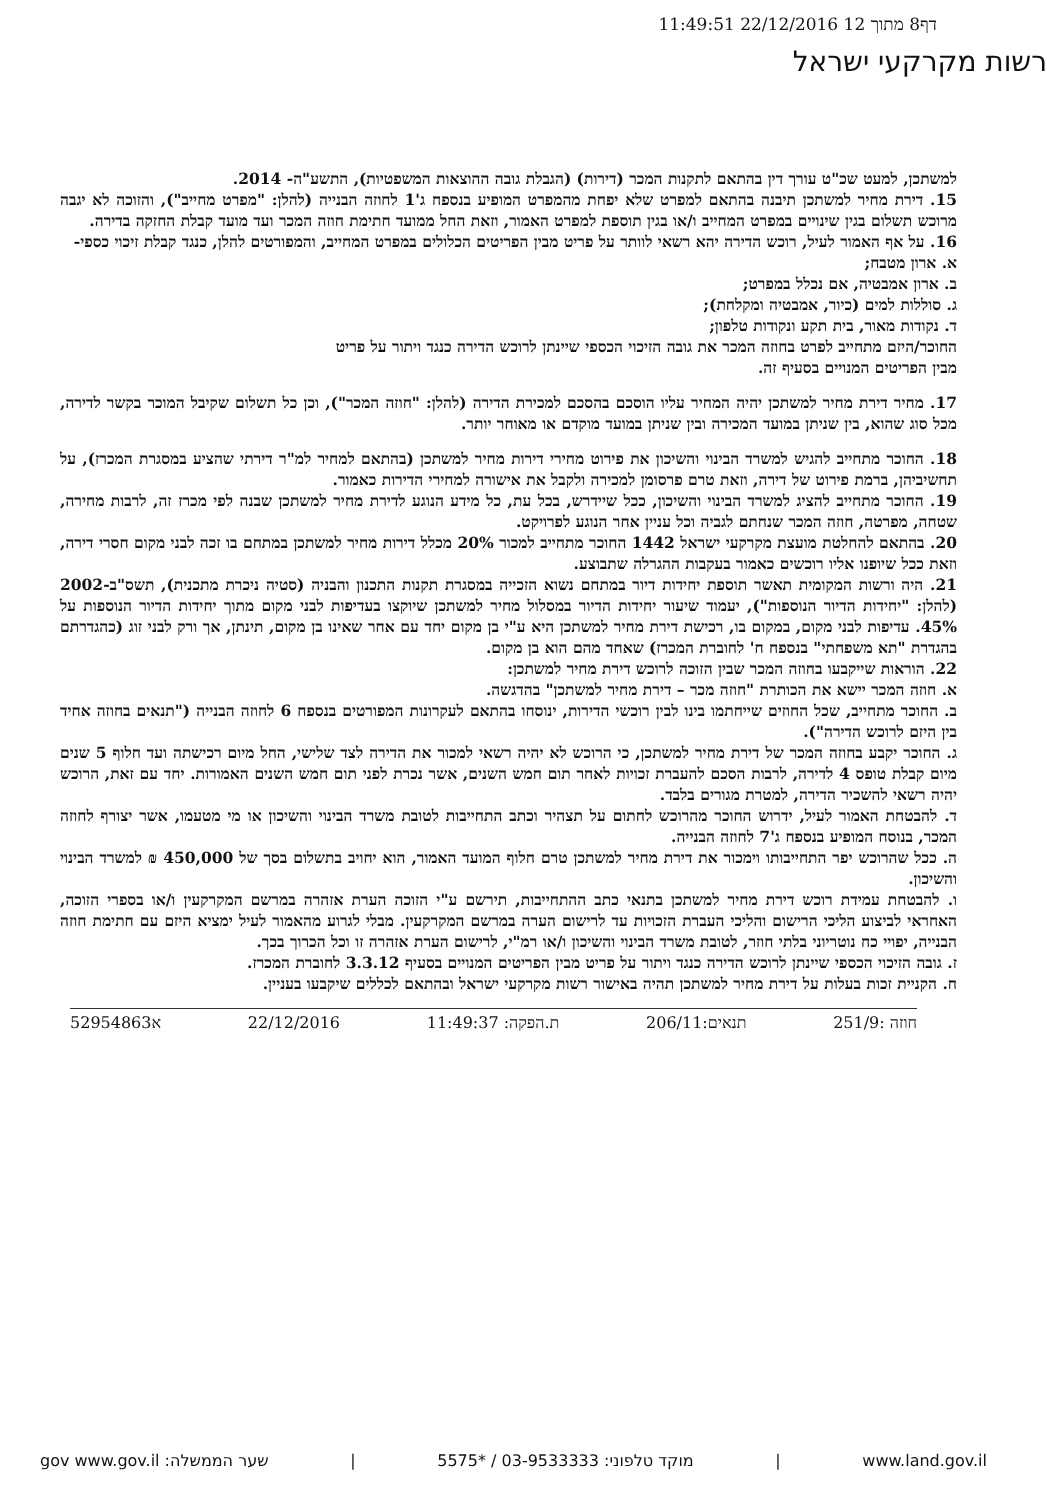דף8 מתוך 12 22/12/2016 11:49:51
רשות מקרקעי ישראל
למשתכן, למעט שכ"ט עורך דין בהתאם לתקנות המכר (דירות) (הגבלת גובה ההוצאות המשפטיות), התשע"ה- 2014.
15. דירת מחיר למשתכן תיבנה בהתאם למפרט שלא יפחת מהמפרט המופיע בנספח ג'1 לחוזה הבנייה (להלן: "מפרט מחייב"), והזוכה לא יגבה מרוכש תשלום בגין שינויים במפרט המחייב ו/או בגין תוספת למפרט האמור, וזאת החל ממועד חתימת חוזה המכר ועד מועד קבלת החזקה בדירה.
16. על אף האמור לעיל, רוכש הדירה יהא רשאי לוותר על פריט מבין הפריטים הכלולים במפרט המחייב, והמפורטים להלן, כנגד קבלת זיכוי כספי-
א. ארון מטבח;
ב. ארון אמבטיה, אם נכלל במפרט;
ג. סוללות למים (כיור, אמבטיה ומקלחת);
ד. נקודות מאור, בית תקע ונקודות טלפון;
החוכר/היזם מתחייב לפרט בחוזה המכר את גובה הזיכוי הכספי שיינתן לרוכש הדירה כנגד ויתור על פריט
מבין הפריטים המנויים בסעיף זה.
17. מחיר דירת מחיר למשתכן יהיה המחיר עליו הוסכם בהסכם למכירת הדירה (להלן: "חוזה המכר"), וכן כל תשלום שקיבל המוכר בקשר לדירה, מכל סוג שהוא, בין שניתן במועד המכירה ובין שניתן במועד מוקדם או מאוחר יותר.
18. החוכר מתחייב להגיש למשרד הבינוי והשיכון את פירוט מחירי דירות מחיר למשתכן (בהתאם למחיר למ"ר דירתי שהציע במסגרת המכרז), על תחשיביהן, ברמת פירוט של דירה, וזאת טרם פרסומן למכירה ולקבל את אישורה למחירי הדירות כאמור.
19. החוכר מתחייב להציג למשרד הבינוי והשיכון, ככל שיידרש, בכל עת, כל מידע הנוגע לדירת מחיר למשתכן שבנה לפי מכרז זה, לרבות מחירה, שטחה, מפרטה, חוזה המכר שנחתם לגביה וכל עניין אחר הנוגע לפרויקט.
20. בהתאם להחלטת מועצת מקרקעי ישראל 1442 החוכר מתחייב למכור 20% מכלל דירות מחיר למשתכן במתחם בו זכה לבני מקום חסרי דירה, וזאת ככל שיופנו אליו רוכשים כאמור בעקבות ההגרלה שתבוצע.
21. היה ורשות המקומית תאשר תוספת יחידות דיור במתחם נשוא הזכייה במסגרת תקנות התכנון והבניה (סטיה ניכרת מתכנית), תשס"ב-2002 (להלן: "יחידות הדיור הנוספות"), יעמוד שיעור יחידות הדיור במסלול מחיר למשתכן שיוקצו בעדיפות לבני מקום מתוך יחידות הדיור הנוספות על 45%. עדיפות לבני מקום, במקום בו, רכישת דירת מחיר למשתכן היא ע"י בן מקום יחד עם אחר שאינו בן מקום, תינתן, אך ורק לבני זוג (כהגדרתם בהגדרת "תא משפחתי" בנספח ח' לחוברת המכרז) שאחד מהם הוא בן מקום.
22. הוראות שייקבעו בחוזה המכר שבין הזוכה לרוכש דירת מחיר למשתכן:
א. חוזה המכר יישא את הכותרת "חוזה מכר – דירת מחיר למשתכן" בהדגשה.
ב. החוכר מתחייב, שכל החוזים שייחתמו בינו לבין רוכשי הדירות, ינוסחו בהתאם לעקרונות המפורטים בנספח 6 לחוזה הבנייה ("תנאים בחוזה אחיד בין היזם לרוכש הדירה").
ג. החוכר יקבע בחוזה המכר של דירת מחיר למשתכן, כי הרוכש לא יהיה רשאי למכור את הדירה לצד שלישי, החל מיום רכישתה ועד חלוף 5 שנים מיום קבלת טופס 4 לדירה, לרבות הסכם להעברת זכויות לאחר תום חמש השנים, אשר נכרת לפני תום חמש השנים האמורות. יחד עם זאת, הרוכש יהיה רשאי להשכיר הדירה, למטרת מגורים בלבד.
ד. להבטחת האמור לעיל, ידרוש החוכר מהרוכש לחתום על תצהיר וכתב התחייבות לטובת משרד הבינוי והשיכון או מי מטעמו, אשר יצורף לחוזה המכר, בנוסח המופיע בנספח ג'7 לחוזה הבנייה.
ה. ככל שהרוכש יפר התחייבותו וימכור את דירת מחיר למשתכן טרם חלוף המועד האמור, הוא יחויב בתשלום בסך של 450,000 ₪ למשרד הבינוי והשיכון.
ו. להבטחת עמידת רוכש דירת מחיר למשתכן בתנאי כתב ההתחייבות, תירשם ע"י הזוכה הערת אזהרה במרשם המקרקעין ו/או בספרי הזוכה, האחראי לביצוע הליכי הרישום והליכי העברת הזכויות עד לרישום הערה במרשם המקרקעין. מבלי לגרוע מהאמור לעיל ימציא היזם עם חתימת חוזה הבנייה, יפויי כח נוטריוני בלתי חוזר, לטובת משרד הבינוי והשיכון ו/או רמ"י, לרישום הערת אזהרה זו וכל הכרוך בכך.
ז. גובה הזיכוי הכספי שיינתן לרוכש הדירה כנגד ויתור על פריט מבין הפריטים המנויים בסעיף 3.3.12 לחוברת המכרז.
ח. הקניית זכות בעלות על דירת מחיר למשתכן תהיה באישור רשות מקרקעי ישראל ובהתאם לכללים שיקבעו בעניין.
חוזה :251/9 תנאים:206/11 ת.הפקה: 11:49:37 22/12/2016 א52954863
gov www.gov.il :שער הממשלה | מוקד טלפוני: 03-9533333 / *5575 | www.land.gov.il